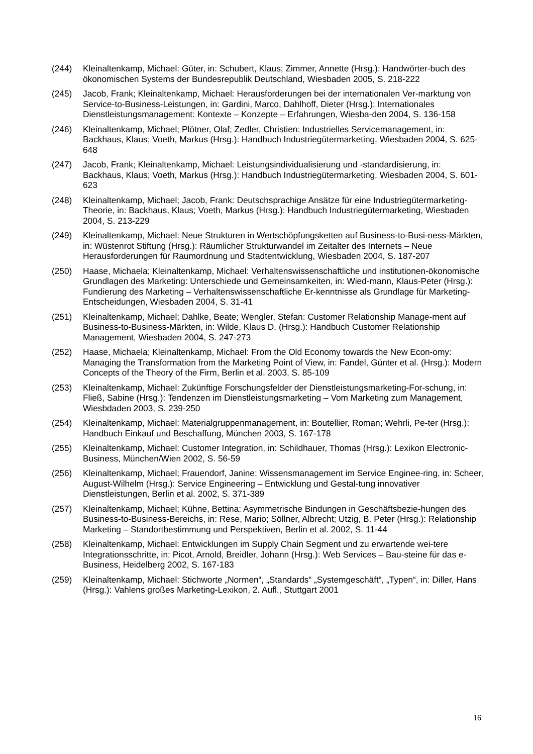(244) Kleinaltenkamp, Michael: Güter, in: Schubert, Klaus; Zimmer, Annette (Hrsg.): Handwörter-buch des ökonomischen Systems der Bundesrepublik Deutschland, Wiesbaden 2005, S. 218-222
(245) Jacob, Frank; Kleinaltenkamp, Michael: Herausforderungen bei der internationalen Ver-marktung von Service-to-Business-Leistungen, in: Gardini, Marco, Dahlhoff, Dieter (Hrsg.): Internationales Dienstleistungsmanagement: Kontexte – Konzepte – Erfahrungen, Wiesba-den 2004, S. 136-158
(246) Kleinaltenkamp, Michael; Plötner, Olaf; Zedler, Christien: Industrielles Servicemanagement, in: Backhaus, Klaus; Voeth, Markus (Hrsg.): Handbuch Industriegütermarketing, Wiesbaden 2004, S. 625-648
(247) Jacob, Frank; Kleinaltenkamp, Michael: Leistungsindividualisierung und -standardisierung, in: Backhaus, Klaus; Voeth, Markus (Hrsg.): Handbuch Industriegütermarketing, Wiesbaden 2004, S. 601-623
(248) Kleinaltenkamp, Michael; Jacob, Frank: Deutschsprachige Ansätze für eine Industriegütermarketing-Theorie, in: Backhaus, Klaus; Voeth, Markus (Hrsg.): Handbuch Industriegütermarketing, Wiesbaden 2004, S. 213-229
(249) Kleinaltenkamp, Michael: Neue Strukturen in Wertschöpfungsketten auf Business-to-Busi-ness-Märkten, in: Wüstenrot Stiftung (Hrsg.): Räumlicher Strukturwandel im Zeitalter des Internets – Neue Herausforderungen für Raumordnung und Stadtentwicklung, Wiesbaden 2004, S. 187-207
(250) Haase, Michaela; Kleinaltenkamp, Michael: Verhaltenswissenschaftliche und institutionen-ökonomische Grundlagen des Marketing: Unterschiede und Gemeinsamkeiten, in: Wied-mann, Klaus-Peter (Hrsg.): Fundierung des Marketing – Verhaltenswissenschaftliche Er-kenntnisse als Grundlage für Marketing-Entscheidungen, Wiesbaden 2004, S. 31-41
(251) Kleinaltenkamp, Michael; Dahlke, Beate; Wengler, Stefan: Customer Relationship Manage-ment auf Business-to-Business-Märkten, in: Wilde, Klaus D. (Hrsg.): Handbuch Customer Relationship Management, Wiesbaden 2004, S. 247-273
(252) Haase, Michaela; Kleinaltenkamp, Michael: From the Old Economy towards the New Econ-omy: Managing the Transformation from the Marketing Point of View, in: Fandel, Günter et al. (Hrsg.): Modern Concepts of the Theory of the Firm, Berlin et al. 2003, S. 85-109
(253) Kleinaltenkamp, Michael: Zukünftige Forschungsfelder der Dienstleistungsmarketing-For-schung, in: Fließ, Sabine (Hrsg.): Tendenzen im Dienstleistungsmarketing – Vom Marketing zum Management, Wiesbdaden 2003, S. 239-250
(254) Kleinaltenkamp, Michael: Materialgruppenmanagement, in: Boutellier, Roman; Wehrli, Pe-ter (Hrsg.): Handbuch Einkauf und Beschaffung, München 2003, S. 167-178
(255) Kleinaltenkamp, Michael: Customer Integration, in: Schildhauer, Thomas (Hrsg.): Lexikon Electronic-Business, München/Wien 2002, S. 56-59
(256) Kleinaltenkamp, Michael; Frauendorf, Janine: Wissensmanagement im Service Enginee-ring, in: Scheer, August-Wilhelm (Hrsg.): Service Engineering – Entwicklung und Gestal-tung innovativer Dienstleistungen, Berlin et al. 2002, S. 371-389
(257) Kleinaltenkamp, Michael; Kühne, Bettina: Asymmetrische Bindungen in Geschäftsbezie-hungen des Business-to-Business-Bereichs, in: Rese, Mario; Söllner, Albrecht; Utzig, B. Peter (Hrsg.): Relationship Marketing – Standortbestimmung und Perspektiven, Berlin et al. 2002, S. 11-44
(258) Kleinaltenkamp, Michael: Entwicklungen im Supply Chain Segment und zu erwartende wei-tere Integrationsschritte, in: Picot, Arnold, Breidler, Johann (Hrsg.): Web Services – Bau-steine für das e-Business, Heidelberg 2002, S. 167-183
(259) Kleinaltenkamp, Michael: Stichworte „Normen“, „Standards“ „Systemgeschäft“, „Typen“, in: Diller, Hans (Hrsg.): Vahlens großes Marketing-Lexikon, 2. Aufl., Stuttgart 2001
16